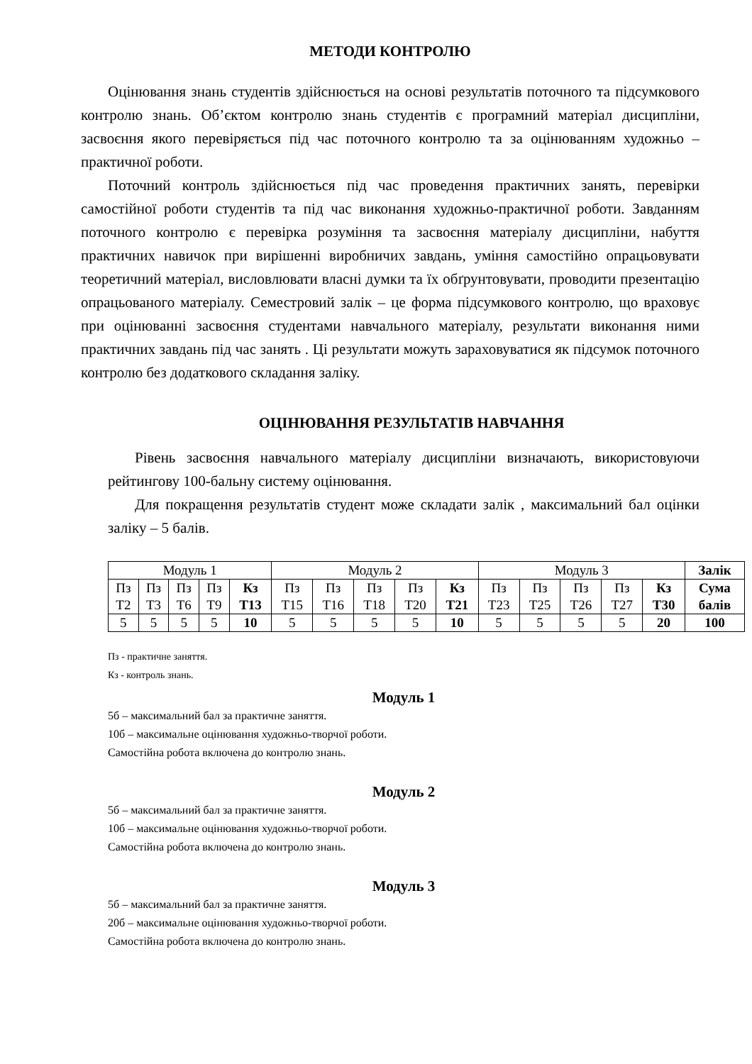МЕТОДИ КОНТРОЛЮ
Оцінювання знань студентів здійснюється на основі результатів поточного та підсумкового контролю знань. Об’єктом контролю знань студентів є програмний матеріал дисципліни, засвоєння якого перевіряється під час поточного контролю та за оцінюванням художньо – практичної роботи.
Поточний контроль здійснюється під час проведення практичних занять, перевірки самостійної роботи студентів та під час виконання художньо-практичної роботи. Завданням поточного контролю є перевірка розуміння та засвоєння матеріалу дисципліни, набуття практичних навичок при вирішенні виробничих завдань, уміння самостійно опрацьовувати теоретичний матеріал, висловлювати власні думки та їх обґрунтовувати, проводити презентацію опрацьованого матеріалу. Семестровий залік – це форма підсумкового контролю, що враховує при оцінюванні засвоєння студентами навчального матеріалу, результати виконання ними практичних завдань під час занять . Ці результати можуть зараховуватися як підсумок поточного контролю без додаткового складання заліку.
ОЦІНЮВАННЯ РЕЗУЛЬТАТІВ НАВЧАННЯ
Рівень засвоєння навчального матеріалу дисципліни визначають, використовуючи рейтингову 100-бальну систему оцінювання.
Для покращення результатів студент може складати залік , максимальний бал оцінки заліку – 5 балів.
| Модуль 1 | | | | | Модуль 2 | | | | | Модуль 3 | | | | | Залік |
| Пз Т2 | Пз Т3 | Пз Т6 | Пз Т9 | Кз Т13 | Пз Т15 | Пз Т16 | Пз Т18 | Пз Т20 | Кз Т21 | Пз Т23 | Пз Т25 | Пз Т26 | Пз Т27 | Кз Т30 | Сума балів |
| 5 | 5 | 5 | 5 | 10 | 5 | 5 | 5 | 5 | 10 | 5 | 5 | 5 | 5 | 20 | 100 |
Пз - практичне заняття.
Кз - контроль знань.
Модуль 1
5б – максимальний бал за практичне заняття.
10б – максимальне оцінювання художньо-творчої роботи.
Самостійна робота включена до контролю знань.
Модуль 2
5б – максимальний бал за практичне заняття.
10б – максимальне оцінювання художньо-творчої роботи.
Самостійна робота включена до контролю знань.
Модуль 3
5б – максимальний бал за практичне заняття.
20б – максимальне оцінювання художньо-творчої роботи.
Самостійна робота включена до контролю знань.